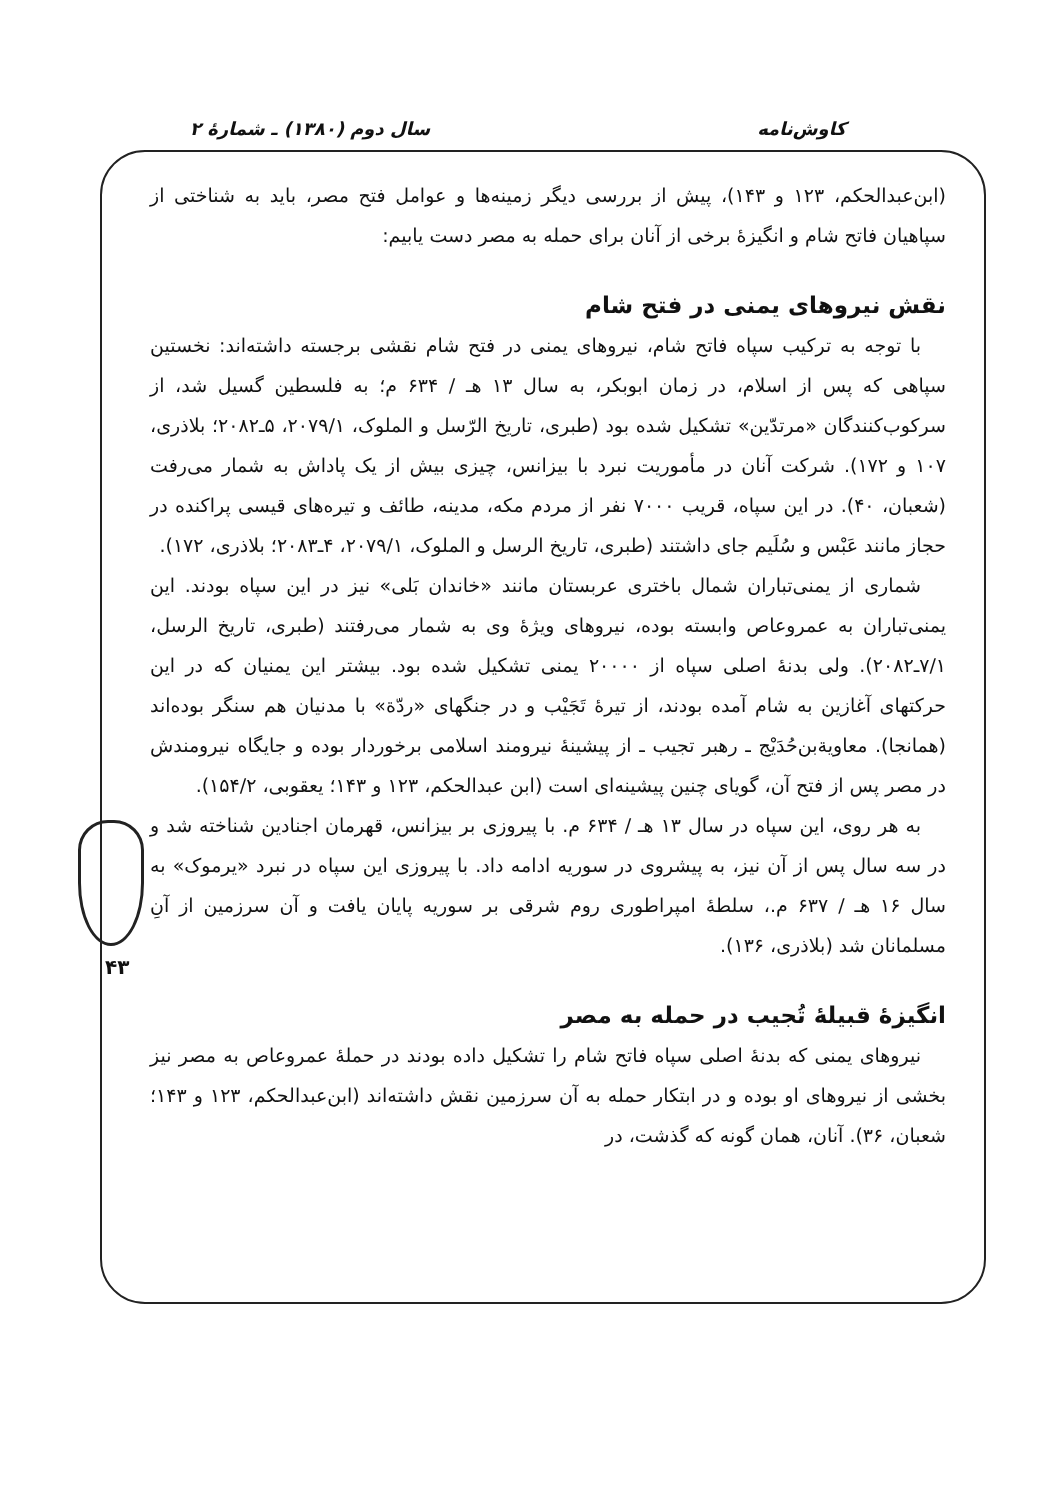کاوش‌نامه سال دوم (۱۳۸۰) ـ شمارهٔ ۲
۴۳
(ابن‌عبدالحکم، ۱۲۳ و ۱۴۳)، پیش از بررسی دیگر زمینه‌ها و عوامل فتح مصر، باید به شناختی از سپاهیان فاتح شام و انگیزهٔ برخی از آنان برای حمله به مصر دست یابیم:
نقش نیروهای یمنی در فتح شام
با توجه به ترکیب سپاه فاتح شام، نیروهای یمنی در فتح شام نقشی برجسته داشته‌اند: نخستین سپاهی که پس از اسلام، در زمان ابوبکر، به سال ۱۳ هـ / ۶۳۴ م؛ به فلسطین گسیل شد، از سرکوب‌کنندگان «مرتدّین» تشکیل شده بود (طبری، تاریخ الرّسل و الملوک، ۲۰۷۹/۱، ۵ـ۲۰۸۲؛ بلاذری، ۱۰۷ و ۱۷۲). شرکت آنان در مأموریت نبرد با بیزانس، چیزی بیش از یک پاداش به شمار می‌رفت (شعبان، ۴۰). در این سپاه، قریب ۷۰۰۰ نفر از مردم مکه، مدینه، طائف و تیره‌های قیسی پراکنده در حجاز مانند عَبْس و سُلَیم جای داشتند (طبری، تاریخ الرسل و الملوک، ۲۰۷۹/۱، ۴ـ۲۰۸۳؛ بلاذری، ۱۷۲).
شماری از یمنی‌تباران شمال باختری عربستان مانند «خاندان بَلی» نیز در این سپاه بودند. این یمنی‌تباران به عمروعاص وابسته بوده، نیروهای ویژهٔ وی به شمار می‌رفتند (طبری، تاریخ الرسل، ۷/۱ـ۲۰۸۲). ولی بدنهٔ اصلی سپاه از ۲۰۰۰۰ یمنی تشکیل شده بود. بیشتر این یمنیان که در این حرکتهای آغازین به شام آمده بودند، از تیرهٔ تَجَیْب و در جنگهای «ردّة» با مدنیان هم سنگر بوده‌اند (همانجا). معاویةبن‌حُدَیْج ـ رهبر تجیب ـ از پیشینهٔ نیرومند اسلامی برخوردار بوده و جایگاه نیرومندش در مصر پس از فتح آن، گویای چنین پیشینه‌ای است (ابن عبدالحکم، ۱۲۳ و ۱۴۳؛ یعقوبی، ۱۵۴/۲).
به هر روی، این سپاه در سال ۱۳ هـ / ۶۳۴ م. با پیروزی بر بیزانس، قهرمان اجنادین شناخته شد و در سه سال پس از آن نیز، به پیشروی در سوریه ادامه داد. با پیروزی این سپاه در نبرد «یرموک» به سال ۱۶ هـ / ۶۳۷ م.، سلطهٔ امپراطوری روم شرقی بر سوریه پایان یافت و آن سرزمین از آنِ مسلمانان شد (بلاذری، ۱۳۶).
انگیزهٔ قبیلهٔ تُجیب در حمله به مصر
نیروهای یمنی که بدنهٔ اصلی سپاه فاتح شام را تشکیل داده بودند در حملهٔ عمروعاص به مصر نیز بخشی از نیروهای او بوده و در ابتکار حمله به آن سرزمین نقش داشته‌اند (ابن‌عبدالحکم، ۱۲۳ و ۱۴۳؛ شعبان، ۳۶). آنان، همان گونه که گذشت، در